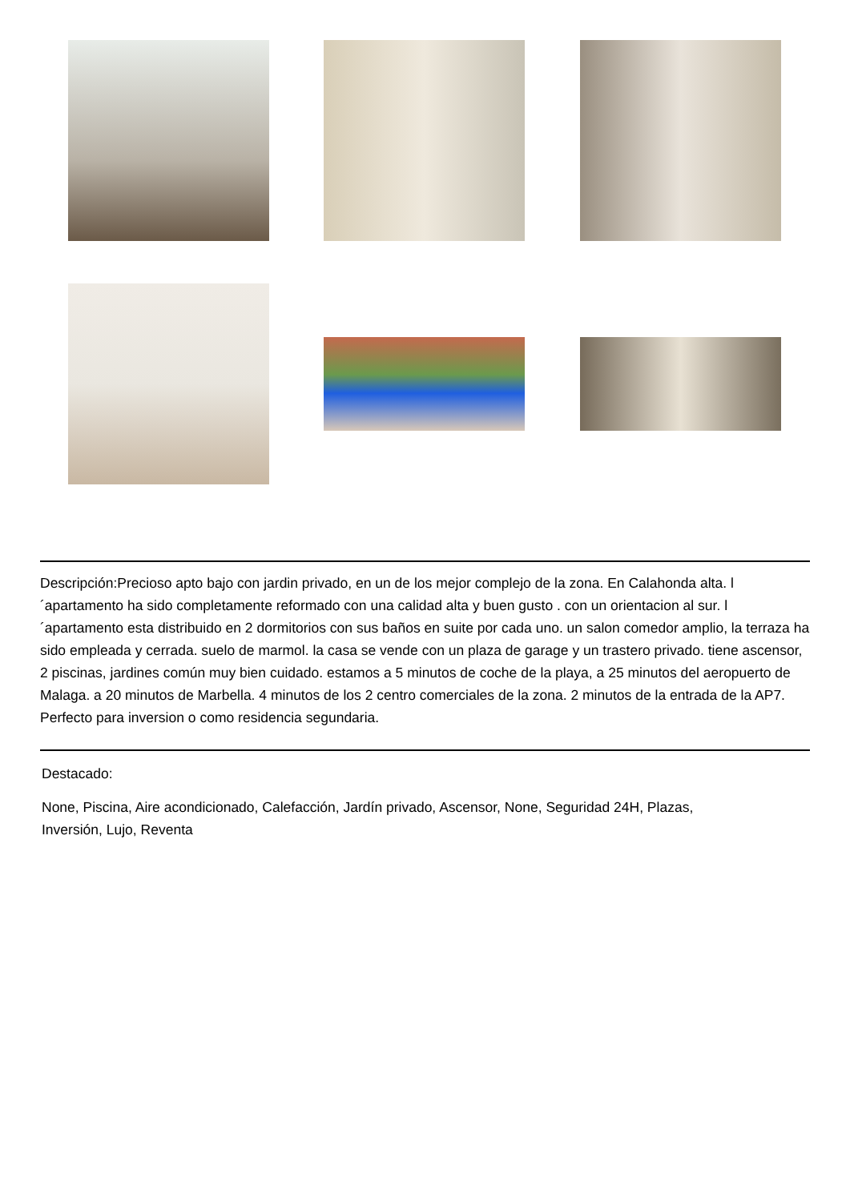Descripción:Precioso apto bajo con jardin privado, en un de los mejor complejo de la zona. En Calahonda alta. l´apartamento ha sido completamente reformado con una calidad alta y buen gusto . con un orientacion al sur. l´apartamento esta distribuido en 2 dormitorios con sus baños en suite por cada uno. un salon comedor amplio, la terraza ha sido empleada y cerrada. suelo de marmol. la casa se vende con un plaza de garage y un trastero privado. tiene ascensor, 2 piscinas, jardines común muy bien cuidado. estamos a 5 minutos de coche de la playa, a 25 minutos del aeropuerto de Malaga. a 20 minutos de Marbella. 4 minutos de los 2 centro comerciales de la zona. 2 minutos de la entrada de la AP7. Perfecto para inversion o como residencia segundaria.
Destacado:
None, Piscina, Aire acondicionado, Calefacción, Jardín privado, Ascensor, None, Seguridad 24H, Plazas,
Inversión, Lujo, Reventa